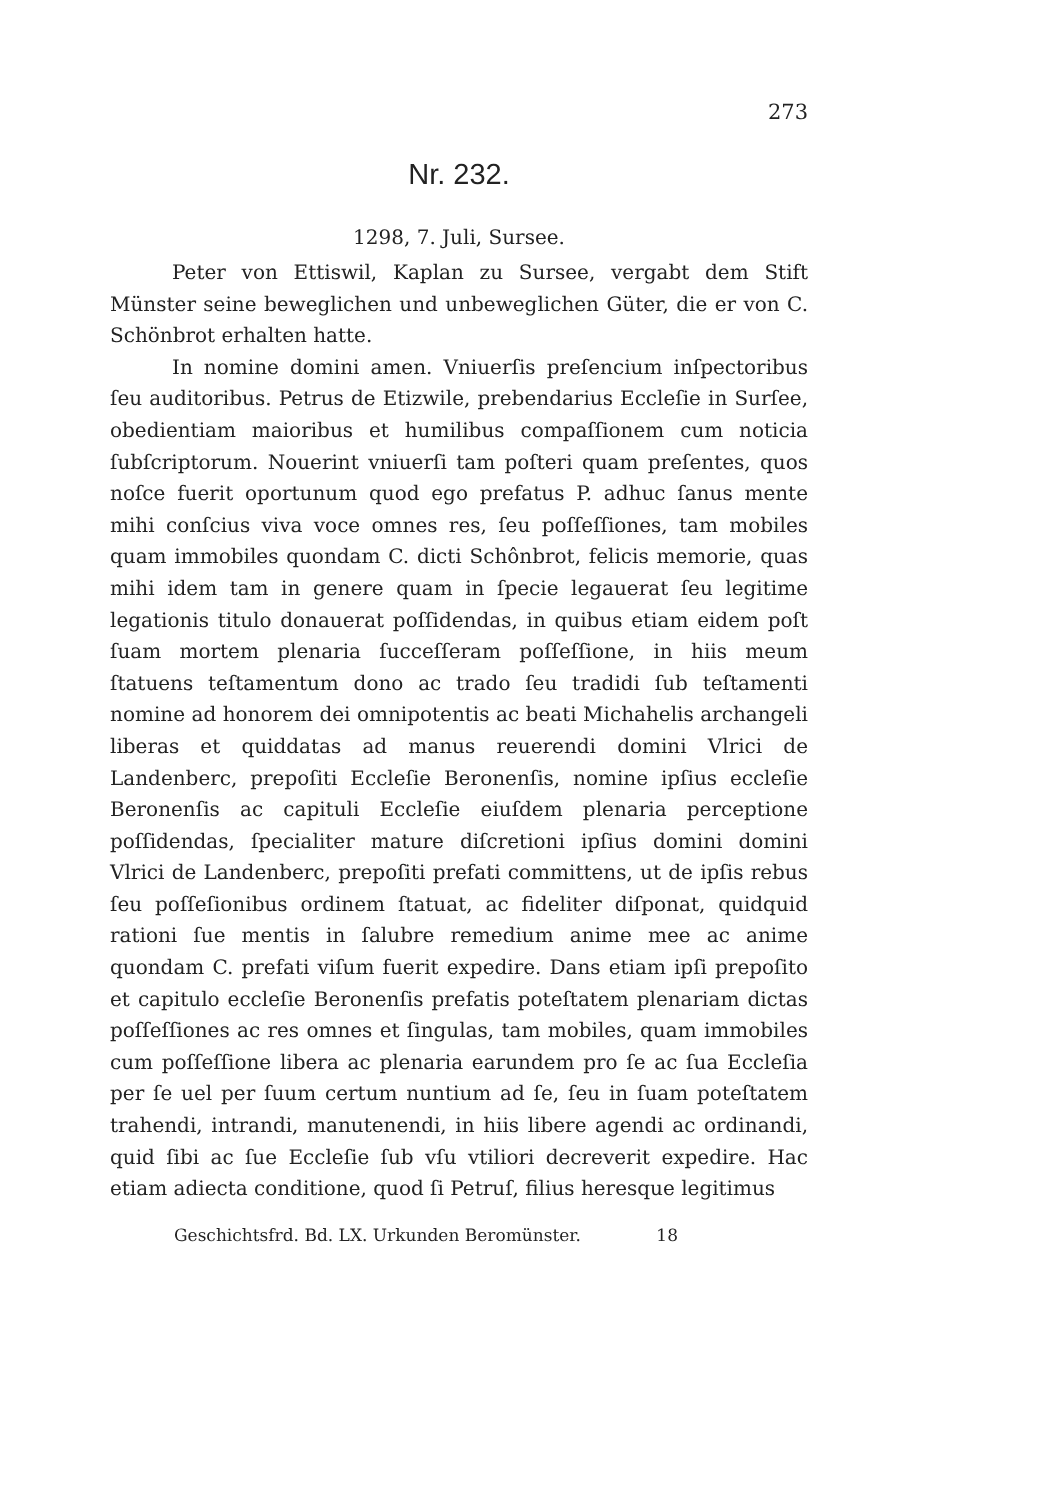273
Nr. 232.
1298, 7. Juli, Sursee.
Peter von Ettiswil, Kaplan zu Sursee, vergabt dem Stift Münster seine beweglichen und unbeweglichen Güter, die er von C. Schönbrot erhalten hatte.
In nomine domini amen. Vniuerſis preſencium inſpectoribus ſeu auditoribus. Petrus de Etizwile, prebendarius Eccleſie in Surſee, obedientiam maioribus et humilibus compaſſionem cum noticia ſubſcriptorum. Nouerint vniuerſi tam poſteri quam preſentes, quos noſce fuerit oportunum quod ego prefatus P. adhuc ſanus mente mihi conſcius viva voce omnes res, ſeu poſſeſſiones, tam mobiles quam immobiles quondam C. dicti Schônbrot, felicis memorie, quas mihi idem tam in genere quam in ſpecie legauerat ſeu legitime legationis titulo donauerat poſſidendas, in quibus etiam eidem poſt ſuam mortem plenaria ſucceſſeram poſſeſſione, in hiis meum ſtatuens teſtamentum dono ac trado ſeu tradidi ſub teſtamenti nomine ad honorem dei omnipotentis ac beati Michahelis archangeli liberas et quiddatas ad manus reuerendi domini Vlrici de Landenberc, prepoſiti Eccleſie Beronenſis, nomine ipſius eccleſie Beronenſis ac capituli Eccleſie eiuſdem plenaria perceptione poſſidendas, ſpecialiter mature diſcretioni ipſius domini domini Vlrici de Landenberc, prepoſiti prefati committens, ut de ipſis rebus ſeu poſſeſionibus ordinem ſtatuat, ac fideliter diſponat, quidquid rationi ſue mentis in ſalubre remedium anime mee ac anime quondam C. prefati viſum fuerit expedire. Dans etiam ipſi prepoſito et capitulo eccleſie Beronenſis prefatis poteſtatem plenariam dictas poſſeſſiones ac res omnes et ſingulas, tam mobiles, quam immobiles cum poſſeſſione libera ac plenaria earundem pro ſe ac ſua Eccleſia per ſe uel per ſuum certum nuntium ad ſe, ſeu in ſuam poteſtatem trahendi, intrandi, manutenendi, in hiis libere agendi ac ordinandi, quid ſibi ac ſue Eccleſie ſub vſu vtiliori decreverit expedire. Hac etiam adiecta conditione, quod ſi Petruſ, filius heresque legitimus
Geschichtsfrd. Bd. LX. Urkunden Beromünster. 18